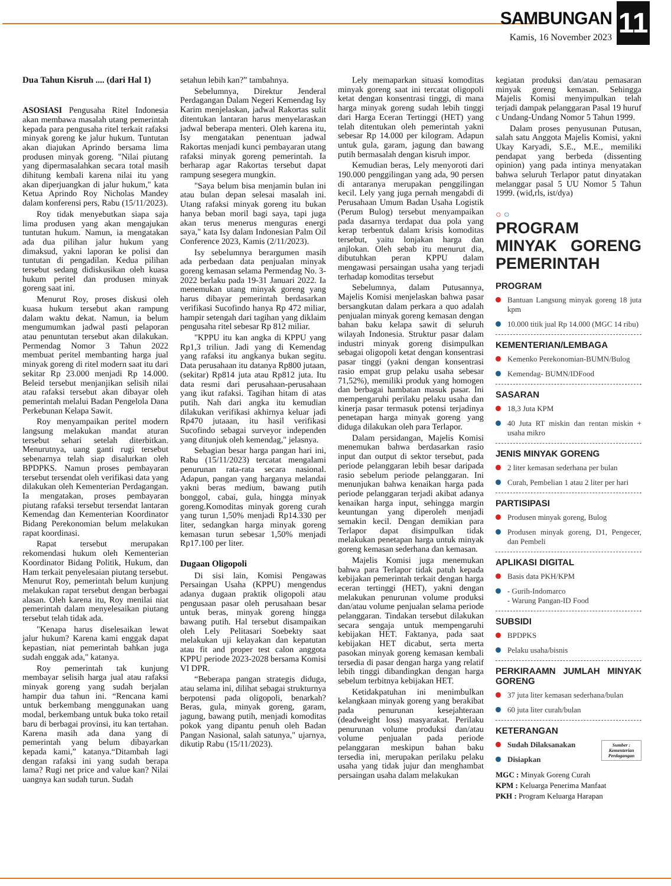SAMBUNGAN
Kamis, 16 November 2023
11
Dua Tahun Kisruh .... (dari Hal 1)
ASOSIASI Pengusaha Ritel Indonesia akan membawa masalah utang pemerintah kepada para pengusaha ritel terkait rafaksi minyak goreng ke jalur hukum. Tuntutan akan diajukan Aprindo bersama lima produsen minyak goreng. "Nilai piutang yang dipermasalahkan secara total masih dihitung kembali karena nilai itu yang akan diperjuangkan di jalur hukum," kata Ketua Aprindo Roy Nicholas Mandey dalam konferensi pers, Rabu (15/11/2023).
Roy tidak menyebutkan siapa saja lima produsen yang akan mengajukan tuntutan hukum. Namun, ia mengatakan ada dua pilihan jalur hukum yang dimaksud, yakni laporan ke polisi dan tuntutan di pengadilan. Kedua pilihan tersebut sedang didiskusikan oleh kuasa hukum peritel dan produsen minyak goreng saat ini.
Menurut Roy, proses diskusi oleh kuasa hukum tersebut akan rampung dalam waktu dekat. Namun, ia belum mengumumkan jadwal pasti pelaporan atau penuntutan tersebut akan dilakukan. Permendag Nomor 3 Tahun 2022 membuat peritel membanting harga jual minyak goreng di ritel modern saat itu dari sekitar Rp 23.000 menjadi Rp 14.000. Beleid tersebut menjanjikan selisih nilai atau rafaksi tersebut akan dibayar oleh pemerintah melalui Badan Pengelola Dana Perkebunan Kelapa Sawit.
Roy menyampaikan peritel modern langsung melakukan mandat aturan tersebut sehari setelah diterbitkan. Menurutnya, uang ganti rugi tersebut sebenarnya telah siap disalurkan oleh BPDPKS. Namun proses pembayaran tersebut tersendat oleh verifikasi data yang dilakukan oleh Kementerian Perdagangan. Ia mengatakan, proses pembayaran piutang rafaksi tersebut tersendat lantaran Kemendag dan Kementerian Koordinator Bidang Perekonomian belum melakukan rapat koordinasi.
Rapat tersebut merupakan rekomendasi hukum oleh Kementerian Koordinator Bidang Politik, Hukum, dan Ham terkait penyelesaian piutang tersebut. Menurut Roy, pemerintah belum kunjung melakukan rapat tersebut dengan berbagai alasan. Oleh karena itu, Roy menilai niat pemerintah dalam menyelesaikan piutang tersebut telah tidak ada.
"Kenapa harus diselesaikan lewat jalur hukum? Karena kami enggak dapat kepastian, niat pemerintah bahkan juga sudah enggak ada," katanya.
Roy pemerintah tak kunjung membayar selisih harga jual atau rafaksi minyak goreng yang sudah berjalan hampir dua tahun ini. “Rencana kami untuk berkembang menggunakan uang modal, berkembang untuk buka toko retail baru di berbagai provinsi, itu kan tertahan. Karena masih ada dana yang di pemerintah yang belum dibayarkan kepada kami,” katanya.“Ditambah lagi dengan rafaksi ini yang sudah berapa lama? Rugi net price and value kan? Nilai uangnya kan sudah turun. Sudah
setahun lebih kan?” tambahnya.
Sebelumnya, Direktur Jenderal Perdagangan Dalam Negeri Kemendag Isy Karim menjelaskan, jadwal Rakortas sulit ditentukan lantaran harus menyelaraskan jadwal beberapa menteri. Oleh karena itu, Isy mengatakan penentuan jadwal Rakortas menjadi kunci pembayaran utang rafaksi minyak goreng pemerintah. Ia berharap agar Rakortas tersebut dapat rampung sesegera mungkin.
"Saya belum bisa menjamin bulan ini atau bulan depan selesai masalah ini. Utang rafaksi minyak goreng itu bukan hanya beban moril bagi saya, tapi juga akan terus menerus menguras energi saya," kata Isy dalam Indonesian Palm Oil Conference 2023, Kamis (2/11/2023).
Isy sebelumnya berargumen masih ada perbedaan data penjualan minyak goreng kemasan selama Permendag No. 3-2022 berlaku pada 19-31 Januari 2022. Ia menemukan utang minyak goreng yang harus dibayar pemerintah berdasarkan verifikasi Sucofindo hanya Rp 472 miliar, hampir setengah dari tagihan yang diklaim pengusaha ritel sebesar Rp 812 miliar.
"KPPU itu kan angka di KPPU yang Rp1,3 triliun. Jadi yang di Kemendag yang rafaksi itu angkanya bukan segitu. Data perusahaan itu datanya Rp800 jutaan, (sekitar) Rp814 juta atau Rp812 juta. Itu data resmi dari perusahaan-perusahaan yang ikut rafaksi. Tagihan hitam di atas putih. Nah dari angka itu kemudian dilakukan verifikasi akhirnya keluar jadi Rp470 jutaaan, itu hasil verifikasi Sucofindo sebagai surveyor independen yang ditunjuk oleh kemendag," jelasnya.
Sebagian besar harga pangan hari ini, Rabu (15/11/2023) tercatat mengalami penurunan rata-rata secara nasional. Adapun, pangan yang harganya melandai yakni beras medium, bawang putih bonggol, cabai, gula, hingga minyak goreng.Komoditas minyak goreng curah yang turun 1,50% menjadi Rp14.330 per liter, sedangkan harga minyak goreng kemasan turun sebesar 1,50% menjadi Rp17.100 per liter.
Dugaan Oligopoli
Di sisi lain, Komisi Pengawas Persaingan Usaha (KPPU) mengendus adanya dugaan praktik oligopoli atau pengusaan pasar oleh perusahaan besar untuk beras, minyak goreng hingga bawang putih. Hal tersebut disampaikan oleh Lely Pelitasari Soebekty saat melakukan uji kelayakan dan kepatutan atau fit and proper test calon anggota KPPU periode 2023-2028 bersama Komisi VI DPR.
“Beberapa pangan strategis diduga, atau selama ini, dilihat sebagai strukturnya berpotensi pada oligopoli, benarkah? Beras, gula, minyak goreng, garam, jagung, bawang putih, menjadi komoditas pokok yang dipantu penuh oleh Badan Pangan Nasional, salah satunya," ujarnya, dikutip Rabu (15/11/2023).
Lely memaparkan situasi komoditas minyak goreng saat ini tercatat oligopoli ketat dengan konsentrasi tinggi, di mana harga minyak goreng sudah lebih tinggi dari Harga Eceran Tertinggi (HET) yang telah ditentukan oleh pemerintah yakni sebesar Rp 14.000 per kilogram. Adapun untuk gula, garam, jagung dan bawang putih bermasalah dengan kisruh impor.
Kemudian beras, Lely menyoroti dari 190.000 penggilingan yang ada, 90 persen di antaranya merupakan penggilingan kecil. Lely yang juga pernah mengabdi di Perusahaan Umum Badan Usaha Logistik (Perum Bulog) tersebut menyampaikan pada dasarnya terdapat dua pola yang kerap terbentuk dalam krisis komoditas tersebut, yaitu lonjakan harga dan anjlokan. Oleh sebab itu menurut dia, dibutuhkan peran KPPU dalam mengawasi persaingan usaha yang terjadi terhadap komoditas tersebut
Sebelumnya, dalam Putusannya, Majelis Komisi menjelaskan bahwa pasar bersangkutan dalam perkara a quo adalah penjualan minyak goreng kemasan dengan bahan baku kelapa sawit di seluruh wilayah Indonesia. Struktur pasar dalam industri minyak goreng disimpulkan sebagai oligopoli ketat dengan konsentrasi pasar tinggi (yakni dengan konsentrasi rasio empat grup pelaku usaha sebesar 71,52%), memiliki produk yang homogen dan berbagai hambatan masuk pasar. Ini mempengaruhi perilaku pelaku usaha dan kinerja pasar termasuk potensi terjadinya penetapan harga minyak goreng yang diduga dilakukan oleh para Terlapor.
Dalam persidangan, Majelis Komisi menemukan bahwa berdasarkan rasio input dan output di sektor tersebut, pada periode pelanggaran lebih besar daripada rasio sebelum periode pelanggaran. Ini menunjukan bahwa kenaikan harga pada periode pelanggaran terjadi akibat adanya kenaikan harga input, sehingga margin keuntungan yang diperoleh menjadi semakin kecil. Dengan demikian para Terlapor dapat disimpulkan tidak melakukan penetapan harga untuk minyak goreng kemasan sederhana dan kemasan.
Majelis Komisi juga menemukan bahwa para Terlapor tidak patuh kepada kebijakan pemerintah terkait dengan harga eceran tertinggi (HET), yakni dengan melakukan penurunan volume produksi dan/atau volume penjualan selama periode pelanggaran. Tindakan tersebut dilakukan secara sengaja untuk mempengaruhi kebijakan HET. Faktanya, pada saat kebijakan HET dicabut, serta merta pasokan minyak goreng kemasan kembali tersedia di pasar dengan harga yang relatif lebih tinggi dibandingkan dengan harga sebelum terbitnya kebijakan HET.
Ketidakpatuhan ini menimbulkan kelangkaan minyak goreng yang berakibat pada penurunan kesejahteraan (deadweight loss) masyarakat. Perilaku penurunan volume produksi dan/atau volume penjualan pada periode pelanggaran meskipun bahan baku tersedia ini, merupakan perilaku pelaku usaha yang tidak jujur dan menghambat persaingan usaha dalam melakukan
kegiatan produksi dan/atau pemasaran minyak goreng kemasan. Sehingga Majelis Komisi menyimpulkan telah terjadi dampak pelanggaran Pasal 19 huruf c Undang-Undang Nomor 5 Tahun 1999.
Dalam proses penyusunan Putusan, salah satu Anggota Majelis Komisi, yakni Ukay Karyadi, S.E., M.E., memiliki pendapat yang berbeda (dissenting opinion) yang pada intinya menyatakan bahwa seluruh Terlapor patut dinyatakan melanggar pasal 5 UU Nomor 5 Tahun 1999. (wid,rls, ist/dya)
○ ○
PROGRAM MINYAK GORENG PEMERINTAH
PROGRAM
Bantuan Langsung minyak goreng 18 juta kpm
10.000 titik jual Rp 14.000 (MGC 14 ribu)
KEMENTERIAN/LEMBAGA
Kemenko Perekonomian-BUMN/Bulog
Kemendag- BUMN/IDFood
SASARAN
18,3 Juta KPM
40 Juta RT miskin dan rentan miskin + usaha mikro
JENIS MINYAK GORENG
2 liter kemasan sederhana per bulan
Curah, Pembelian 1 atau 2 liter per hari
PARTISIPASI
Produsen minyak goreng, Bulog
Produsen minyak goreng, D1, Pengecer, dan Pembeli
APLIKASI DIGITAL
Basis data PKH/KPM
- Gurih-Indomarco
- Warung Pangan-ID Food
SUBSIDI
BPDPKS
Pelaku usaha/bisnis
PERKIRAAMN JUMLAH MINYAK GORENG
37 juta liter kemasan sederhana/bulan
60 juta liter curah/bulan
KETERANGAN
Sumber : Kementerian Perdagangan
Sudah Dilaksanakan
Disiapkan
MGC : Minyak Goreng Curah
KPM : Keluarga Penerima Manfaat
PKH : Program Keluarga Harapan